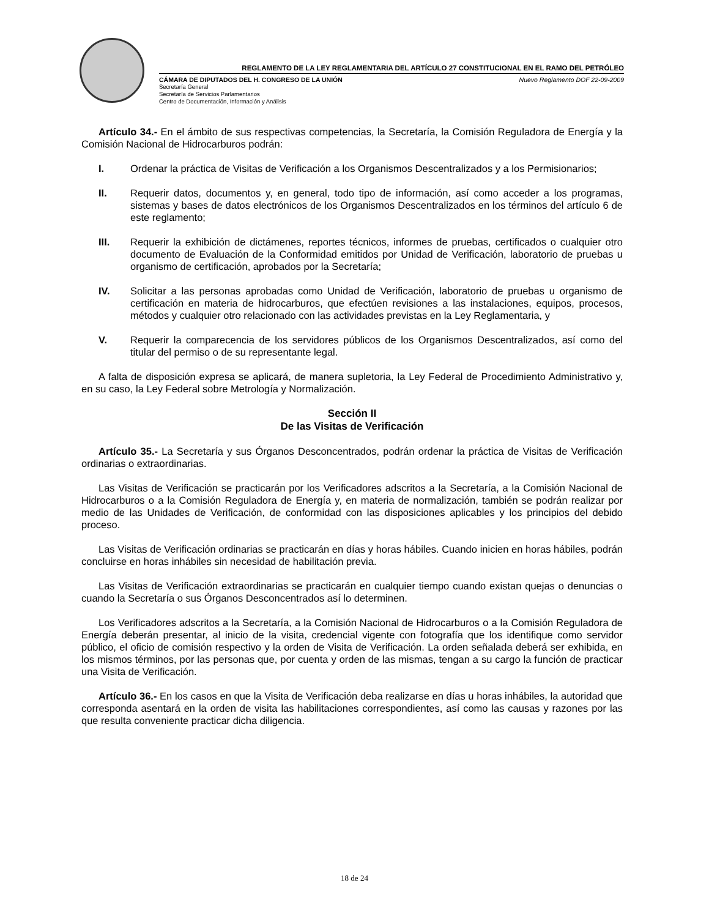REGLAMENTO DE LA LEY REGLAMENTARIA DEL ARTÍCULO 27 CONSTITUCIONAL EN EL RAMO DEL PETRÓLEO
CÁMARA DE DIPUTADOS DEL H. CONGRESO DE LA UNIÓN Nuevo Reglamento DOF 22-09-2009
Secretaría General
Secretaría de Servicios Parlamentarios
Centro de Documentación, Información y Análisis
Artículo 34.- En el ámbito de sus respectivas competencias, la Secretaría, la Comisión Reguladora de Energía y la Comisión Nacional de Hidrocarburos podrán:
I. Ordenar la práctica de Visitas de Verificación a los Organismos Descentralizados y a los Permisionarios;
II. Requerir datos, documentos y, en general, todo tipo de información, así como acceder a los programas, sistemas y bases de datos electrónicos de los Organismos Descentralizados en los términos del artículo 6 de este reglamento;
III. Requerir la exhibición de dictámenes, reportes técnicos, informes de pruebas, certificados o cualquier otro documento de Evaluación de la Conformidad emitidos por Unidad de Verificación, laboratorio de pruebas u organismo de certificación, aprobados por la Secretaría;
IV. Solicitar a las personas aprobadas como Unidad de Verificación, laboratorio de pruebas u organismo de certificación en materia de hidrocarburos, que efectúen revisiones a las instalaciones, equipos, procesos, métodos y cualquier otro relacionado con las actividades previstas en la Ley Reglamentaria, y
V. Requerir la comparecencia de los servidores públicos de los Organismos Descentralizados, así como del titular del permiso o de su representante legal.
A falta de disposición expresa se aplicará, de manera supletoria, la Ley Federal de Procedimiento Administrativo y, en su caso, la Ley Federal sobre Metrología y Normalización.
Sección II
De las Visitas de Verificación
Artículo 35.- La Secretaría y sus Órganos Desconcentrados, podrán ordenar la práctica de Visitas de Verificación ordinarias o extraordinarias.
Las Visitas de Verificación se practicarán por los Verificadores adscritos a la Secretaría, a la Comisión Nacional de Hidrocarburos o a la Comisión Reguladora de Energía y, en materia de normalización, también se podrán realizar por medio de las Unidades de Verificación, de conformidad con las disposiciones aplicables y los principios del debido proceso.
Las Visitas de Verificación ordinarias se practicarán en días y horas hábiles. Cuando inicien en horas hábiles, podrán concluirse en horas inhábiles sin necesidad de habilitación previa.
Las Visitas de Verificación extraordinarias se practicarán en cualquier tiempo cuando existan quejas o denuncias o cuando la Secretaría o sus Órganos Desconcentrados así lo determinen.
Los Verificadores adscritos a la Secretaría, a la Comisión Nacional de Hidrocarburos o a la Comisión Reguladora de Energía deberán presentar, al inicio de la visita, credencial vigente con fotografía que los identifique como servidor público, el oficio de comisión respectivo y la orden de Visita de Verificación. La orden señalada deberá ser exhibida, en los mismos términos, por las personas que, por cuenta y orden de las mismas, tengan a su cargo la función de practicar una Visita de Verificación.
Artículo 36.- En los casos en que la Visita de Verificación deba realizarse en días u horas inhábiles, la autoridad que corresponda asentará en la orden de visita las habilitaciones correspondientes, así como las causas y razones por las que resulta conveniente practicar dicha diligencia.
18 de 24